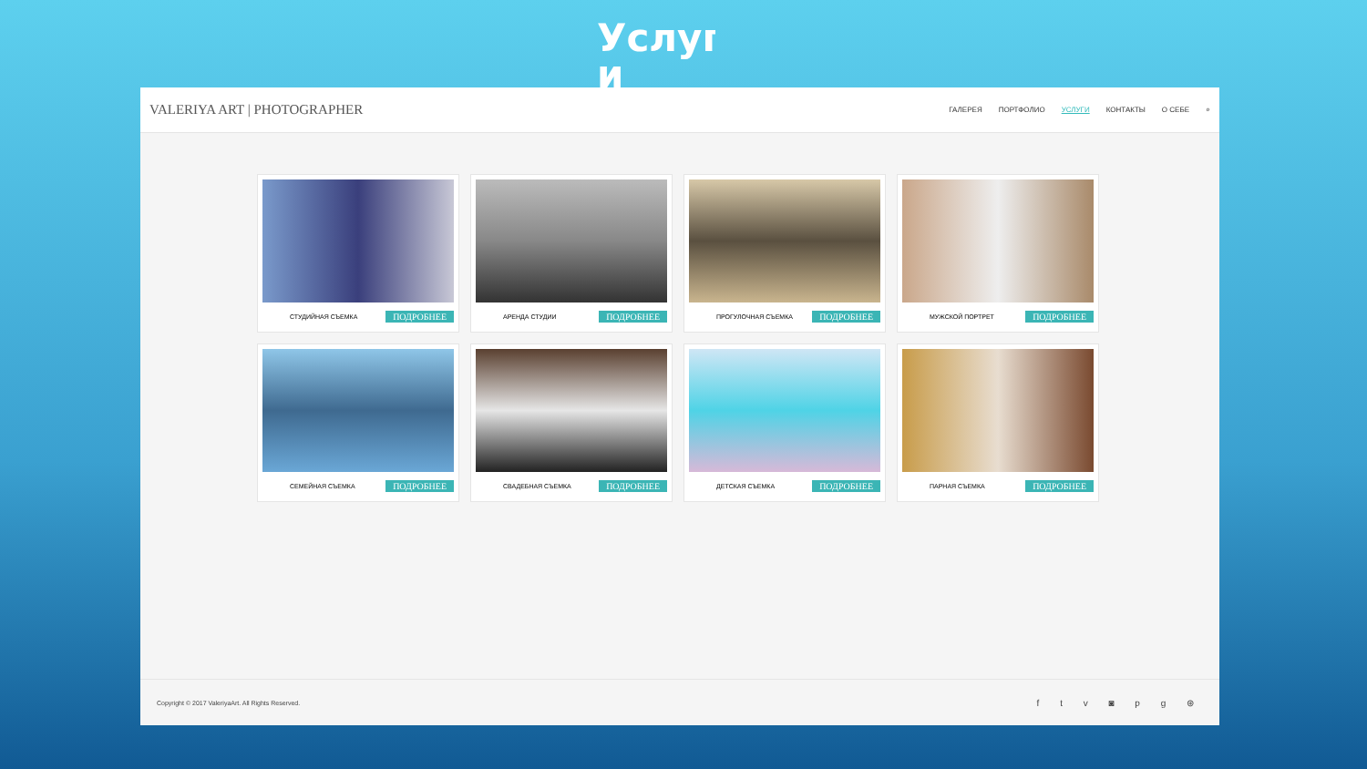Услуг и
VALERIYA ART | PHOTOGRAPHER
ГАЛЕРЕЯ ПОРТФОЛИО УСЛУГИ КОНТАКТЫ О СЕБЕ ⌕
СТУДИЙНАЯ СЪЕМКА ПОДРОБНЕЕ
АРЕНДА СТУДИИ ПОДРОБНЕЕ
ПРОГУЛОЧНАЯ СЪЕМКА ПОДРОБНЕЕ
МУЖСКОЙ ПОРТРЕТ ПОДРОБНЕЕ
СЕМЕЙНАЯ СЪЕМКА ПОДРОБНЕЕ
СВАДЕБНАЯ СЪЕМКА ПОДРОБНЕЕ
ДЕТСКАЯ СЪЕМКА ПОДРОБНЕЕ
ПАРНАЯ СЪЕМКА ПОДРОБНЕЕ
Copyright © 2017 ValeriyaArt. All Rights Reserved. f t v ◙ p g ⊛